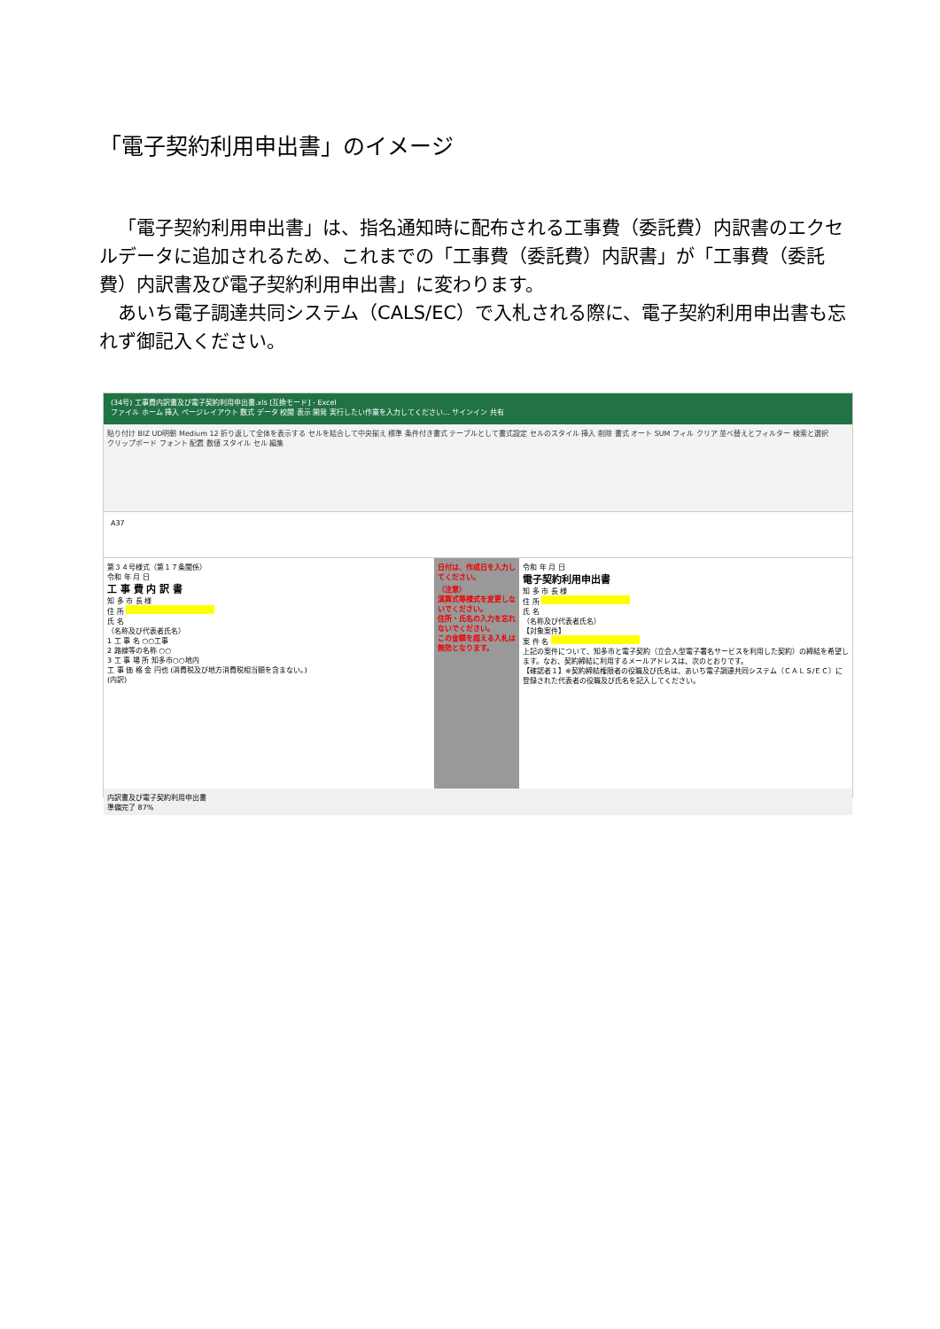「電子契約利用申出書」のイメージ
「電子契約利用申出書」は、指名通知時に配布される工事費（委託費）内訳書のエクセルデータに追加されるため、これまでの「工事費（委託費）内訳書」が「工事費（委託費）内訳書及び電子契約利用申出書」に変わります。
あいち電子調達共同システム（CALS/EC）で入札される際に、電子契約利用申出書も忘れず御記入ください。
(34号) 工事費内訳書及び電子契約利用申出書.xls [互換モード] - Excel
ファイル ホーム 挿入 ページレイアウト 数式 データ 校閲 表示 開発 実行したい作業を入力してください... サインイン 共有
貼り付け BIZ UD明朝 Medium 12 折り返して全体を表示する セルを結合して中央揃え 標準 条件付き書式 テーブルとして書式設定 セルのスタイル 挿入 削除 書式 オート SUM フィル クリア 並べ替えとフィルター 検索と選択
クリップボード フォント 配置 数値 スタイル セル 編集
A37
第３４号様式（第１７条関係）
令和 年 月 日
工 事 費 内 訳 書
知 多 市 長 様
住 所
氏 名
（名称及び代表者氏名）
1 工 事 名 ○○工事
2 路線等の名称 ○○
3 工 事 場 所 知多市○○地内
工 事 価 格 金 円也 (消費税及び地方消費税相当額を含まない。)
(内訳)
日付は、作成日を入力してください。
（注意）
演算式等様式を変更しないでください。
住所・氏名の入力を忘れないでください。
この金額を超える入札は無効となります。
令和 年 月 日
電子契約利用申出書
知 多 市 長 様
住 所
氏 名
（名称及び代表者氏名）
【対象案件】
案 件 名
上記の案件について、知多市と電子契約（立会人型電子署名サービスを利用した契約）の締結を希望します。なお、契約締結に利用するメールアドレスは、次のとおりです。
【確認者１】※契約締結権限者の役職及び氏名は、あいち電子調達共同システム（ＣＡＬＳ/ＥＣ）に登録された代表者の役職及び氏名を記入してください。
内訳書及び電子契約利用申出書
準備完了 87%